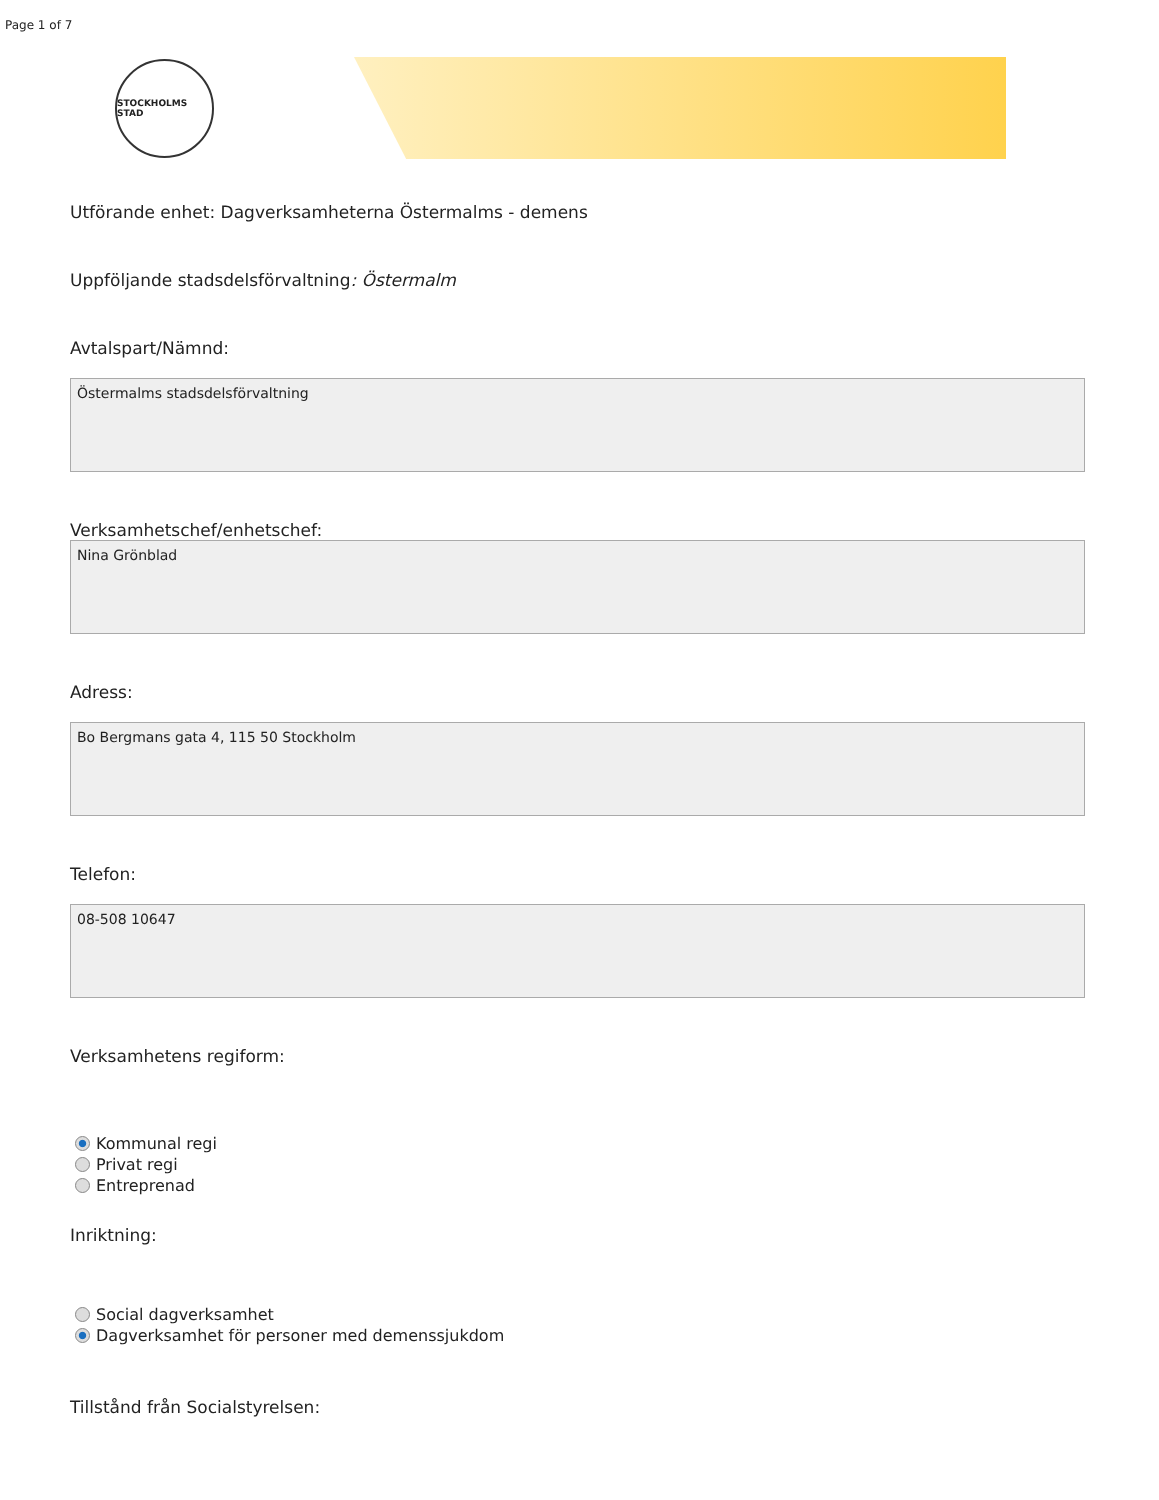Page 1 of 7
STOCKHOLMS STAD
Utförande enhet: Dagverksamheterna Östermalms - demens
Uppföljande stadsdelsförvaltning: Östermalm
Avtalspart/Nämnd:
Östermalms stadsdelsförvaltning
Verksamhetschef/enhetschef:
Nina Grönblad
Adress:
Bo Bergmans gata 4, 115 50 Stockholm
Telefon:
08-508 10647
Verksamhetens regiform:
Kommunal regi
Privat regi
Entreprenad
Inriktning:
Social dagverksamhet
Dagverksamhet för personer med demenssjukdom
Tillstånd från Socialstyrelsen: